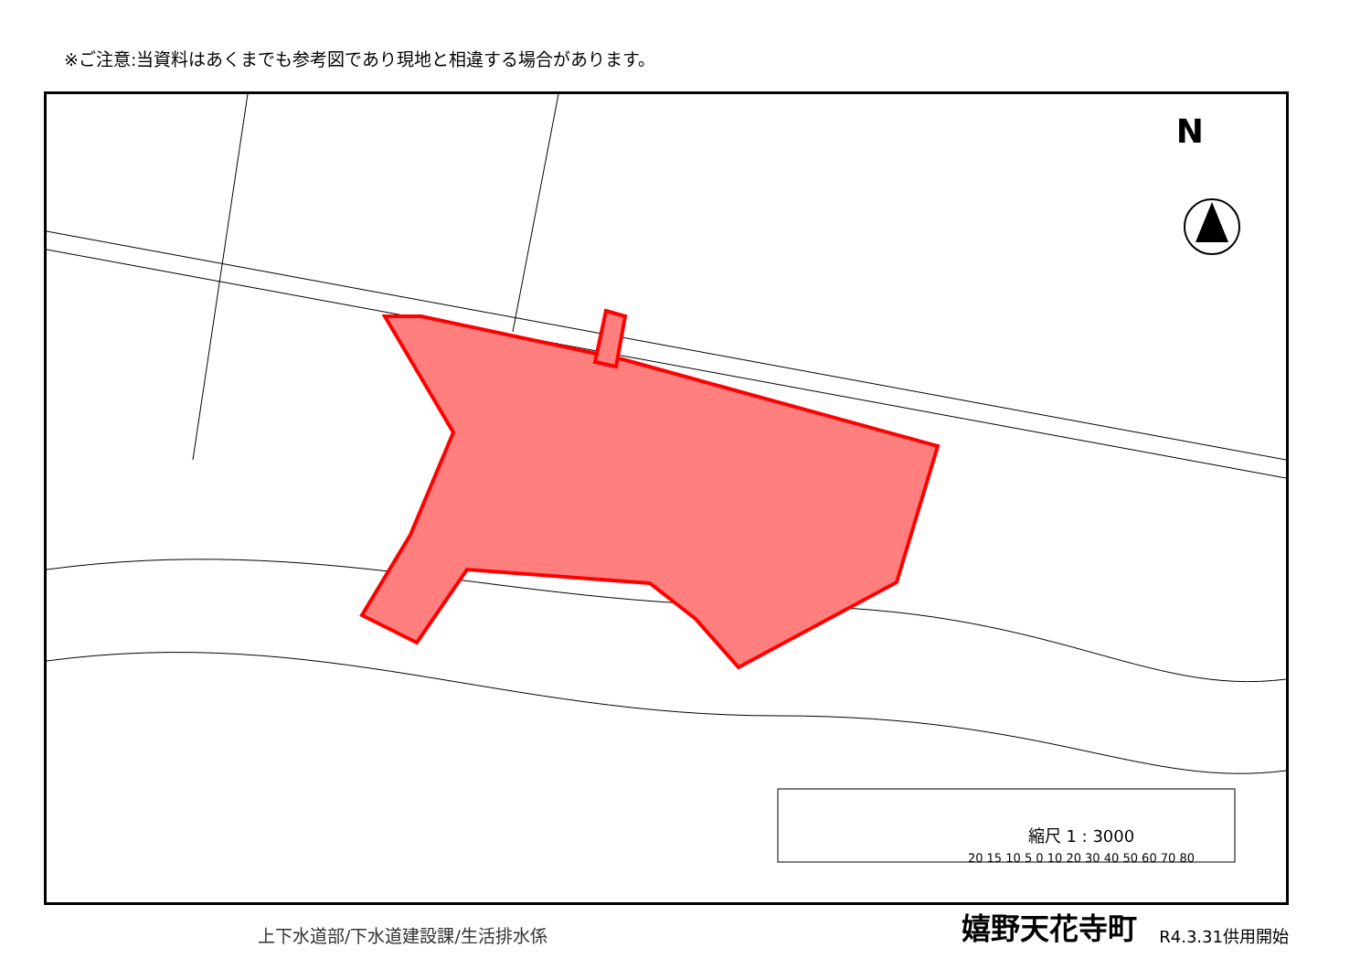※ご注意:当資料はあくまでも参考図であり現地と相違する場合があります。
N
縮尺 1 : 3000
20 15 10 5 0 10 20 30 40 50 60 70 80
上下水道部/下水道建設課/生活排水係
嬉野天花寺町
R4.3.31供用開始